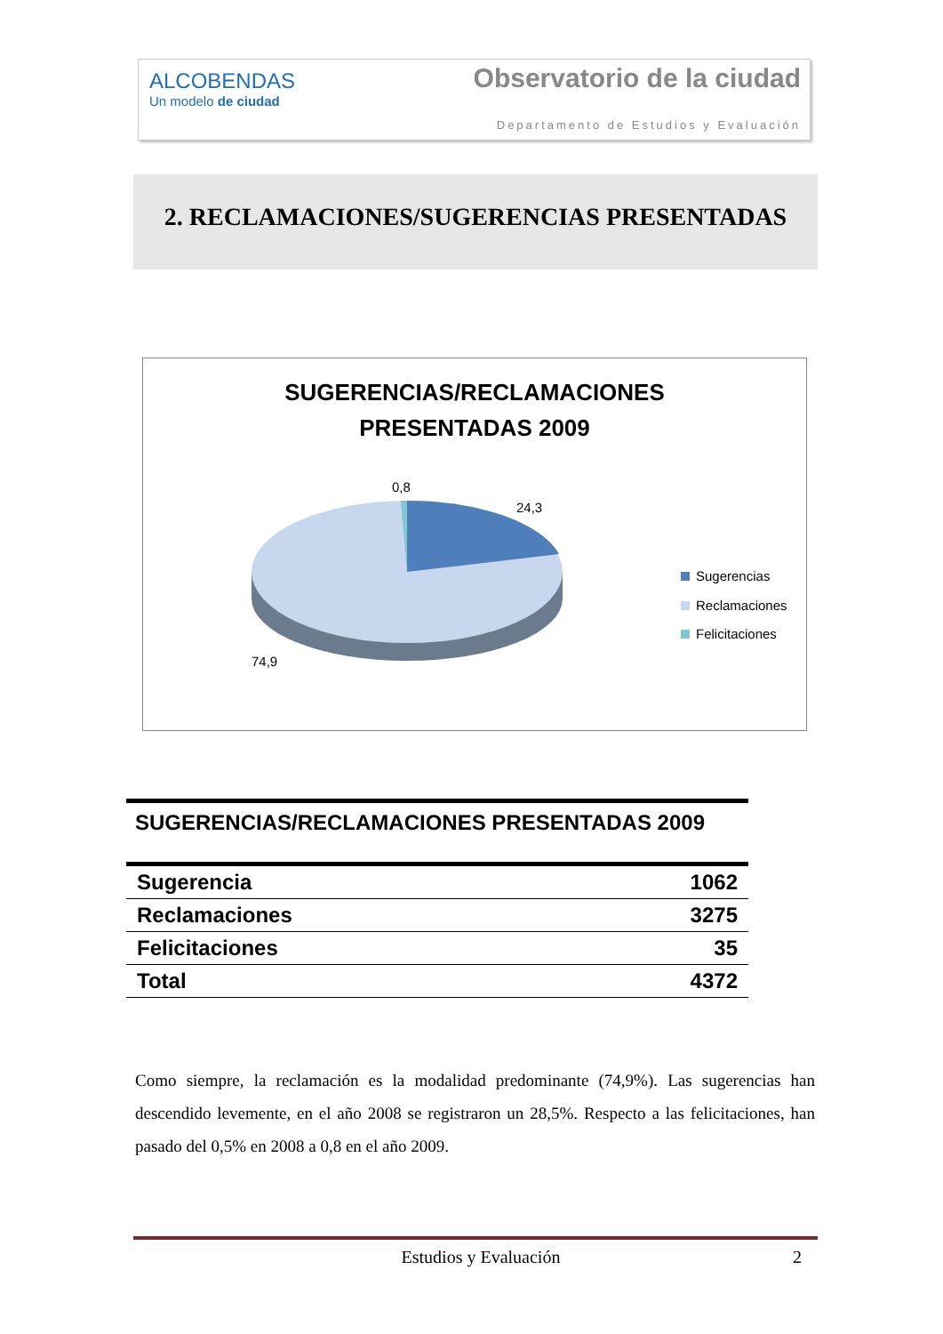ALCOBENDAS
Un modelo de ciudad
Observatorio de la ciudad
Departamento de Estudios y Evaluación
2. RECLAMACIONES/SUGERENCIAS PRESENTADAS
SUGERENCIAS/RECLAMACIONES
PRESENTADAS 2009
0,8
24,3
74,9
Sugerencias
Reclamaciones
Felicitaciones
| SUGERENCIAS/RECLAMACIONES PRESENTADAS 2009 | |
| --- | --- |
| Sugerencia | 1062 |
| Reclamaciones | 3275 |
| Felicitaciones | 35 |
| Total | 4372 |
Como siempre, la reclamación es la modalidad predominante (74,9%). Las sugerencias han descendido levemente, en el año 2008 se registraron un 28,5%. Respecto a las felicitaciones, han pasado del 0,5% en 2008 a 0,8 en el año 2009.
Estudios y Evaluación 2